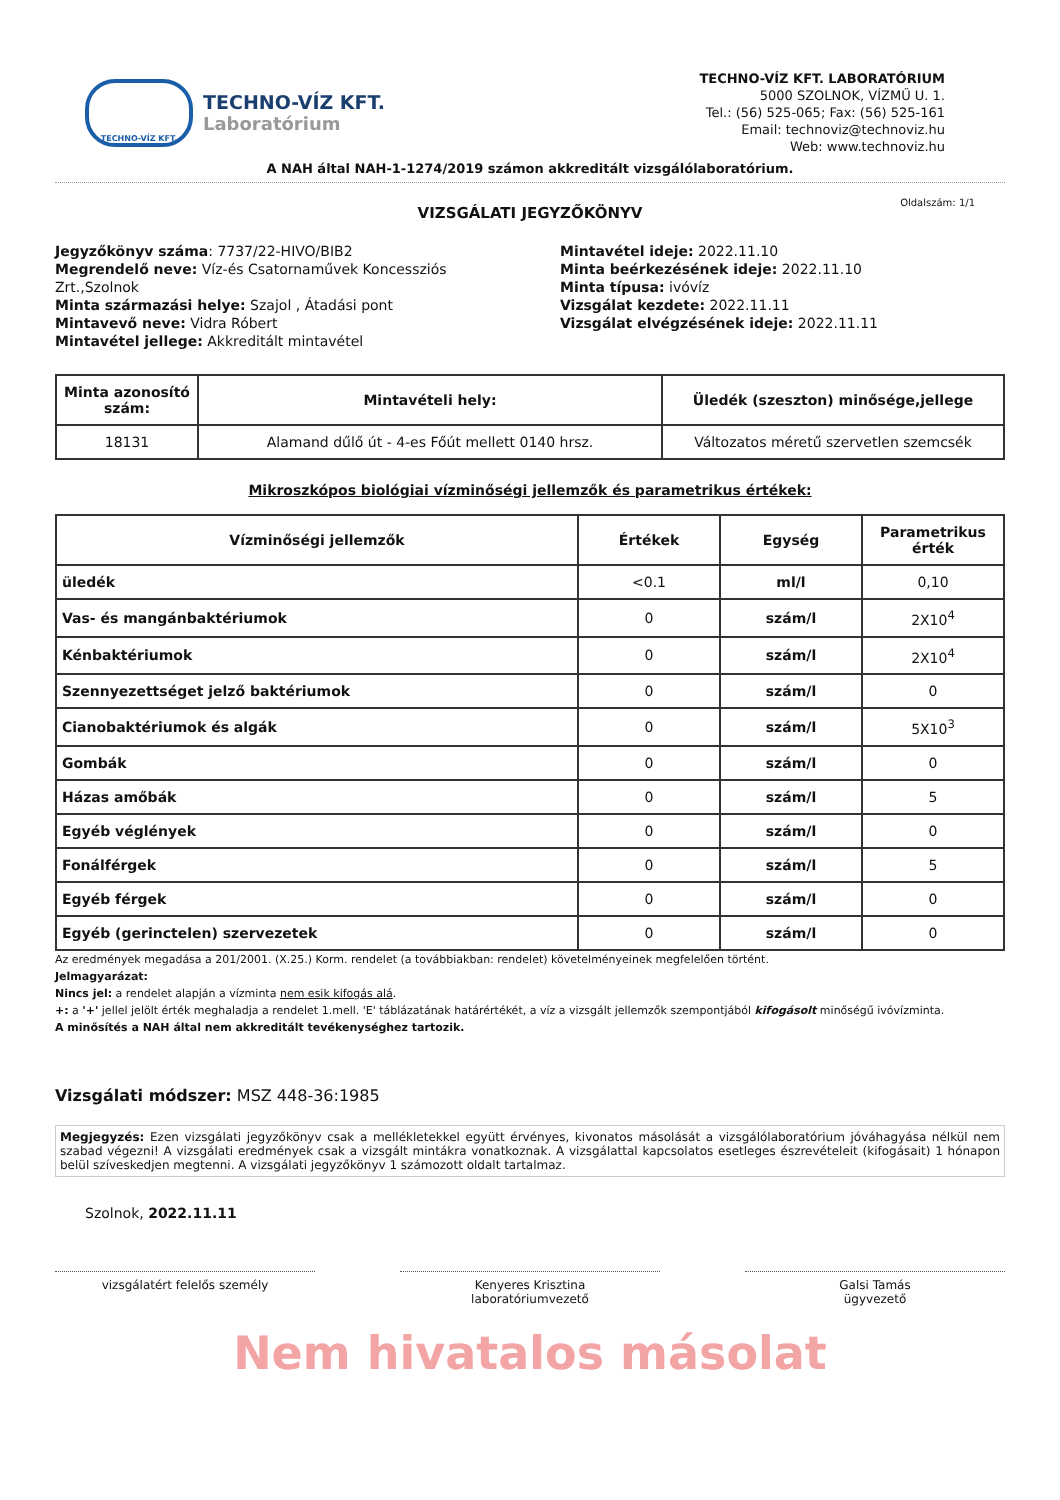TECHNO-VÍZ KFT.
TECHNO-VÍZ KFT.
Laboratórium
TECHNO-VÍZ KFT. LABORATÓRIUM
5000 SZOLNOK, VÍZMŰ U. 1.
Tel.: (56) 525-065; Fax: (56) 525-161
Email: technoviz@technoviz.hu
Web: www.technoviz.hu
A NAH által NAH-1-1274/2019 számon akkreditált vizsgálólaboratórium.
Oldalszám: 1/1
VIZSGÁLATI JEGYZŐKÖNYV
Jegyzőkönyv száma: 7737/22-HIVO/BIB2
Megrendelő neve: Víz-és Csatornaművek Koncessziós Zrt.,Szolnok
Minta származási helye: Szajol , Átadási pont
Mintavevő neve: Vidra Róbert
Mintavétel jellege: Akkreditált mintavétel
Mintavétel ideje: 2022.11.10
Minta beérkezésének ideje: 2022.11.10
Minta típusa: ivóvíz
Vizsgálat kezdete: 2022.11.11
Vizsgálat elvégzésének ideje: 2022.11.11
| Minta azonosító szám: | Mintavételi hely: | Üledék (szeszton) minősége,jellege |
| --- | --- | --- |
| 18131 | Alamand dűlő út - 4-es Főút mellett 0140 hrsz. | Változatos méretű szervetlen szemcsék |
Mikroszkópos biológiai vízminőségi jellemzők és parametrikus értékek:
| Vízminőségi jellemzők | Értékek | Egység | Parametrikus érték |
| --- | --- | --- | --- |
| üledék | <0.1 | ml/l | 0,10 |
| Vas- és mangánbaktériumok | 0 | szám/l | 2X10<sup>4</sup> |
| Kénbaktériumok | 0 | szám/l | 2X10<sup>4</sup> |
| Szennyezettséget jelző baktériumok | 0 | szám/l | 0 |
| Cianobaktériumok és algák | 0 | szám/l | 5X10<sup>3</sup> |
| Gombák | 0 | szám/l | 0 |
| Házas amőbák | 0 | szám/l | 5 |
| Egyéb véglények | 0 | szám/l | 0 |
| Fonálférgek | 0 | szám/l | 5 |
| Egyéb férgek | 0 | szám/l | 0 |
| Egyéb (gerinctelen) szervezetek | 0 | szám/l | 0 |
Az eredmények megadása a 201/2001. (X.25.) Korm. rendelet (a továbbiakban: rendelet) követelményeinek megfelelően történt.
Jelmagyarázat:
Nincs jel: a rendelet alapján a vízminta nem esik kifogás alá.
+: a '+' jellel jelölt érték meghaladja a rendelet 1.mell. 'E' táblázatának határértékét, a víz a vizsgált jellemzők szempontjából kifogásolt minőségű ivóvízminta.
A minősítés a NAH által nem akkreditált tevékenységhez tartozik.
Vizsgálati módszer: MSZ 448-36:1985
Megjegyzés: Ezen vizsgálati jegyzőkönyv csak a mellékletekkel együtt érvényes, kivonatos másolását a vizsgálólaboratórium jóváhagyása nélkül nem szabad végezni! A vizsgálati eredmények csak a vizsgált mintákra vonatkoznak. A vizsgálattal kapcsolatos esetleges észrevételeit (kifogásait) 1 hónapon belül szíveskedjen megtenni. A vizsgálati jegyzőkönyv 1 számozott oldalt tartalmaz.
Szolnok, 2022.11.11
vizsgálatért felelős személy Kenyeres Krisztina
laboratóriumvezető
Galsi Tamás
ügyvezető
Nem hivatalos másolat